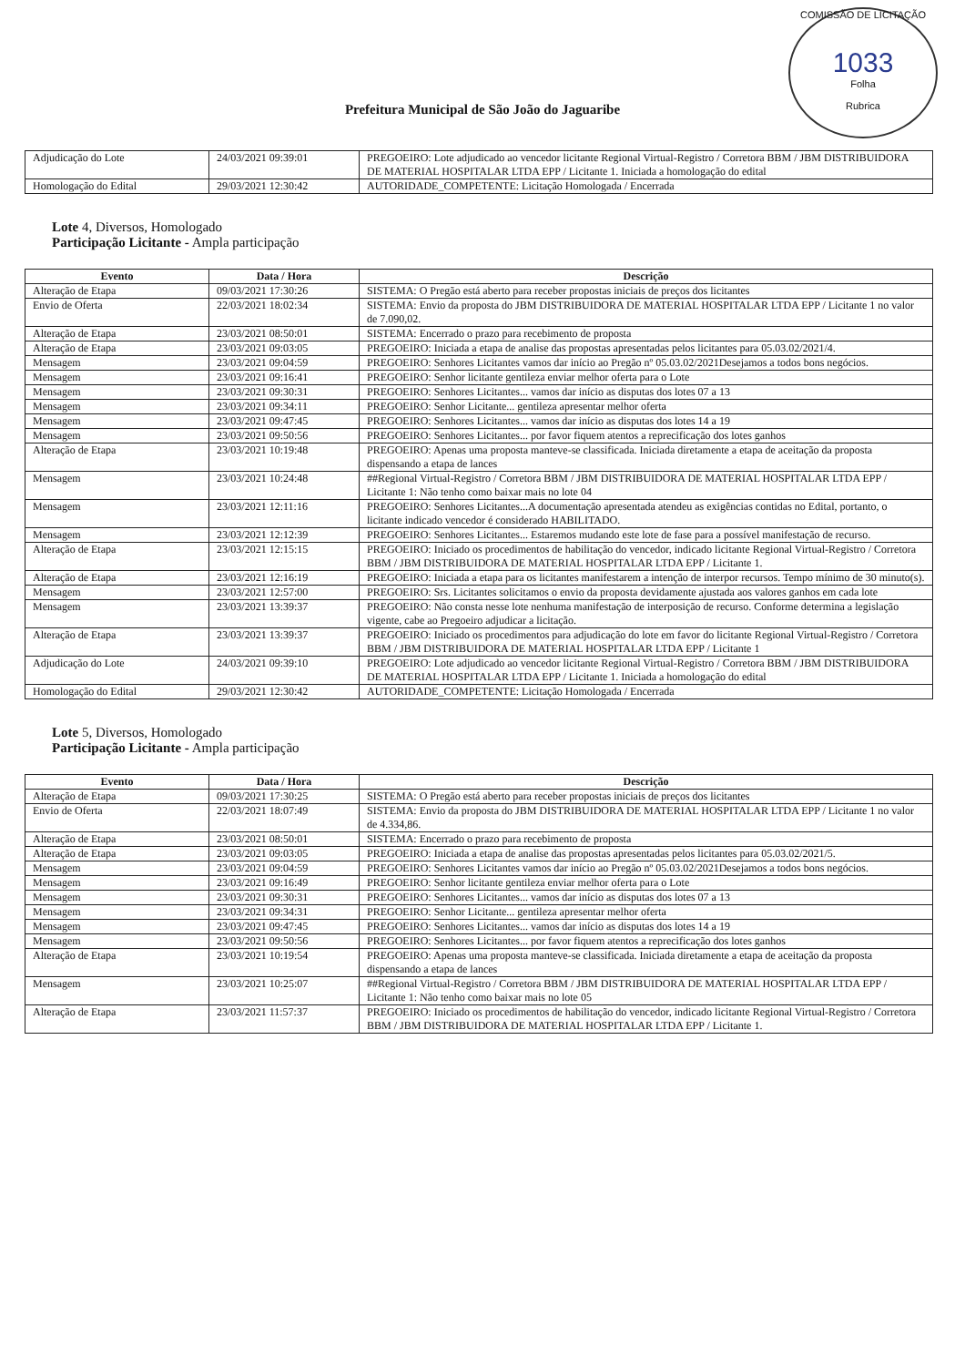COMISSÃO DE LICITAÇÃO
1033
Folha
Rubrica
Prefeitura Municipal de São João do Jaguaribe
| Adjudicação do Lote | 24/03/2021 09:39:01 | PREGOEIRO: Lote adjudicado ao vencedor licitante Regional Virtual-Registro / Corretora BBM / JBM DISTRIBUIDORA DE MATERIAL HOSPITALAR LTDA EPP / Licitante 1. Iniciada a homologação do edital |
| Homologação do Edital | 29/03/2021 12:30:42 | AUTORIDADE_COMPETENTE: Licitação Homologada / Encerrada |
Lote 4, Diversos, Homologado
Participação Licitante - Ampla participação
| Evento | Data / Hora | Descrição |
| --- | --- | --- |
| Alteração de Etapa | 09/03/2021 17:30:26 | SISTEMA: O Pregão está aberto para receber propostas iniciais de preços dos licitantes |
| Envio de Oferta | 22/03/2021 18:02:34 | SISTEMA: Envio da proposta do JBM DISTRIBUIDORA DE MATERIAL HOSPITALAR LTDA EPP / Licitante 1 no valor de 7.090,02. |
| Alteração de Etapa | 23/03/2021 08:50:01 | SISTEMA: Encerrado o prazo para recebimento de proposta |
| Alteração de Etapa | 23/03/2021 09:03:05 | PREGOEIRO: Iniciada a etapa de analise das propostas apresentadas pelos licitantes para 05.03.02/2021/4. |
| Mensagem | 23/03/2021 09:04:59 | PREGOEIRO: Senhores Licitantes vamos dar início ao Pregão nº 05.03.02/2021Desejamos a todos bons negócios. |
| Mensagem | 23/03/2021 09:16:41 | PREGOEIRO: Senhor licitante gentileza enviar melhor oferta para o Lote |
| Mensagem | 23/03/2021 09:30:31 | PREGOEIRO: Senhores Licitantes... vamos dar início as disputas dos lotes 07 a 13 |
| Mensagem | 23/03/2021 09:34:11 | PREGOEIRO: Senhor Licitante... gentileza apresentar melhor oferta |
| Mensagem | 23/03/2021 09:47:45 | PREGOEIRO: Senhores Licitantes... vamos dar início as disputas dos lotes 14 a 19 |
| Mensagem | 23/03/2021 09:50:56 | PREGOEIRO: Senhores Licitantes... por favor fiquem atentos a reprecificação dos lotes ganhos |
| Alteração de Etapa | 23/03/2021 10:19:48 | PREGOEIRO: Apenas uma proposta manteve-se classificada. Iniciada diretamente a etapa de aceitação da proposta dispensando a etapa de lances |
| Mensagem | 23/03/2021 10:24:48 | ##Regional Virtual-Registro / Corretora BBM / JBM DISTRIBUIDORA DE MATERIAL HOSPITALAR LTDA EPP / Licitante 1: Não tenho como baixar mais no lote 04 |
| Mensagem | 23/03/2021 12:11:16 | PREGOEIRO: Senhores Licitantes...A documentação apresentada atendeu as exigências contidas no Edital, portanto, o licitante indicado vencedor é considerado HABILITADO. |
| Mensagem | 23/03/2021 12:12:39 | PREGOEIRO: Senhores Licitantes... Estaremos mudando este lote de fase para a possível manifestação de recurso. |
| Alteração de Etapa | 23/03/2021 12:15:15 | PREGOEIRO: Iniciado os procedimentos de habilitação do vencedor, indicado licitante Regional Virtual-Registro / Corretora BBM / JBM DISTRIBUIDORA DE MATERIAL HOSPITALAR LTDA EPP / Licitante 1. |
| Alteração de Etapa | 23/03/2021 12:16:19 | PREGOEIRO: Iniciada a etapa para os licitantes manifestarem a intenção de interpor recursos. Tempo mínimo de 30 minuto(s). |
| Mensagem | 23/03/2021 12:57:00 | PREGOEIRO: Srs. Licitantes solicitamos o envio da proposta devidamente ajustada aos valores ganhos em cada lote |
| Mensagem | 23/03/2021 13:39:37 | PREGOEIRO: Não consta nesse lote nenhuma manifestação de interposição de recurso. Conforme determina a legislação vigente, cabe ao Pregoeiro adjudicar a licitação. |
| Alteração de Etapa | 23/03/2021 13:39:37 | PREGOEIRO: Iniciado os procedimentos para adjudicação do lote em favor do licitante Regional Virtual-Registro / Corretora BBM / JBM DISTRIBUIDORA DE MATERIAL HOSPITALAR LTDA EPP / Licitante 1 |
| Adjudicação do Lote | 24/03/2021 09:39:10 | PREGOEIRO: Lote adjudicado ao vencedor licitante Regional Virtual-Registro / Corretora BBM / JBM DISTRIBUIDORA DE MATERIAL HOSPITALAR LTDA EPP / Licitante 1. Iniciada a homologação do edital |
| Homologação do Edital | 29/03/2021 12:30:42 | AUTORIDADE_COMPETENTE: Licitação Homologada / Encerrada |
Lote 5, Diversos, Homologado
Participação Licitante - Ampla participação
| Evento | Data / Hora | Descrição |
| --- | --- | --- |
| Alteração de Etapa | 09/03/2021 17:30:25 | SISTEMA: O Pregão está aberto para receber propostas iniciais de preços dos licitantes |
| Envio de Oferta | 22/03/2021 18:07:49 | SISTEMA: Envio da proposta do JBM DISTRIBUIDORA DE MATERIAL HOSPITALAR LTDA EPP / Licitante 1 no valor de 4.334,86. |
| Alteração de Etapa | 23/03/2021 08:50:01 | SISTEMA: Encerrado o prazo para recebimento de proposta |
| Alteração de Etapa | 23/03/2021 09:03:05 | PREGOEIRO: Iniciada a etapa de analise das propostas apresentadas pelos licitantes para 05.03.02/2021/5. |
| Mensagem | 23/03/2021 09:04:59 | PREGOEIRO: Senhores Licitantes vamos dar início ao Pregão nº 05.03.02/2021Desejamos a todos bons negócios. |
| Mensagem | 23/03/2021 09:16:49 | PREGOEIRO: Senhor licitante gentileza enviar melhor oferta para o Lote |
| Mensagem | 23/03/2021 09:30:31 | PREGOEIRO: Senhores Licitantes... vamos dar início as disputas dos lotes 07 a 13 |
| Mensagem | 23/03/2021 09:34:31 | PREGOEIRO: Senhor Licitante... gentileza apresentar melhor oferta |
| Mensagem | 23/03/2021 09:47:45 | PREGOEIRO: Senhores Licitantes... vamos dar início as disputas dos lotes 14 a 19 |
| Mensagem | 23/03/2021 09:50:56 | PREGOEIRO: Senhores Licitantes... por favor fiquem atentos a reprecificação dos lotes ganhos |
| Alteração de Etapa | 23/03/2021 10:19:54 | PREGOEIRO: Apenas uma proposta manteve-se classificada. Iniciada diretamente a etapa de aceitação da proposta dispensando a etapa de lances |
| Mensagem | 23/03/2021 10:25:07 | ##Regional Virtual-Registro / Corretora BBM / JBM DISTRIBUIDORA DE MATERIAL HOSPITALAR LTDA EPP / Licitante 1: Não tenho como baixar mais no lote 05 |
| Alteração de Etapa | 23/03/2021 11:57:37 | PREGOEIRO: Iniciado os procedimentos de habilitação do vencedor, indicado licitante Regional Virtual-Registro / Corretora BBM / JBM DISTRIBUIDORA DE MATERIAL HOSPITALAR LTDA EPP / Licitante 1. |